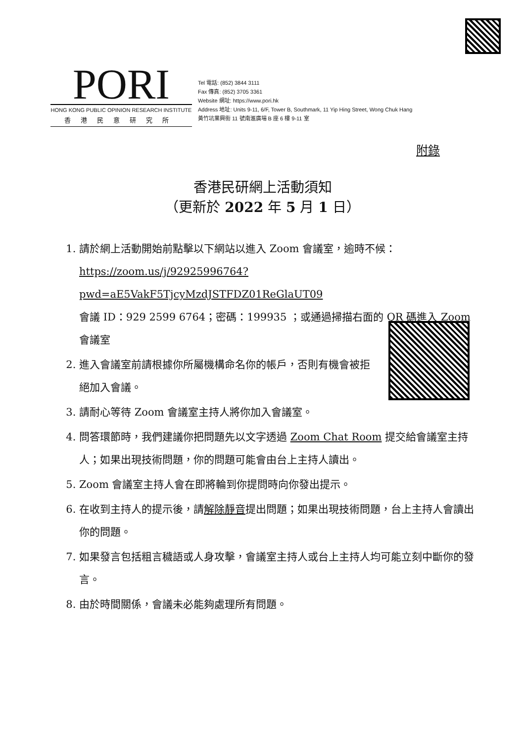PORI
HONG KONG PUBLIC OPINION RESEARCH INSTITUTE
香港民意研究所
Tel 電話: (852) 3844 3111
Fax 傳真: (852) 3705 3361
Website 網址: https://www.pori.hk
Address 地址: Units 9-11, 6/F, Tower B, Southmark, 11 Yip Hing Street, Wong Chuk Hang
黃竹坑業興街 11 號南滙廣場 B 座 6 樓 9-11 室
附錄
香港民研網上活動須知
（更新於 2022 年 5 月 1 日）
1. 請於網上活動開始前點擊以下網站以進入 Zoom 會議室，逾時不候：
https://zoom.us/j/92925996764?pwd=aE5VakF5TjcyMzdJSTFDZ01ReGlaUT09
會議 ID：929 2599 6764；密碼：199935 ；或通過掃描右面的 QR 碼進入 Zoom 會議室
2. 進入會議室前請根據你所屬機構命名你的帳戶，否則有機會被拒絕加入會議。
3. 請耐心等待 Zoom 會議室主持人將你加入會議室。
4. 問答環節時，我們建議你把問題先以文字透過 Zoom Chat Room 提交給會議室主持人；如果出現技術問題，你的問題可能會由台上主持人讀出。
5. Zoom 會議室主持人會在即將輪到你提問時向你發出提示。
6. 在收到主持人的提示後，請解除靜音提出問題；如果出現技術問題，台上主持人會讀出你的問題。
7. 如果發言包括粗言穢語或人身攻擊，會議室主持人或台上主持人均可能立刻中斷你的發言。
8. 由於時間關係，會議未必能夠處理所有問題。